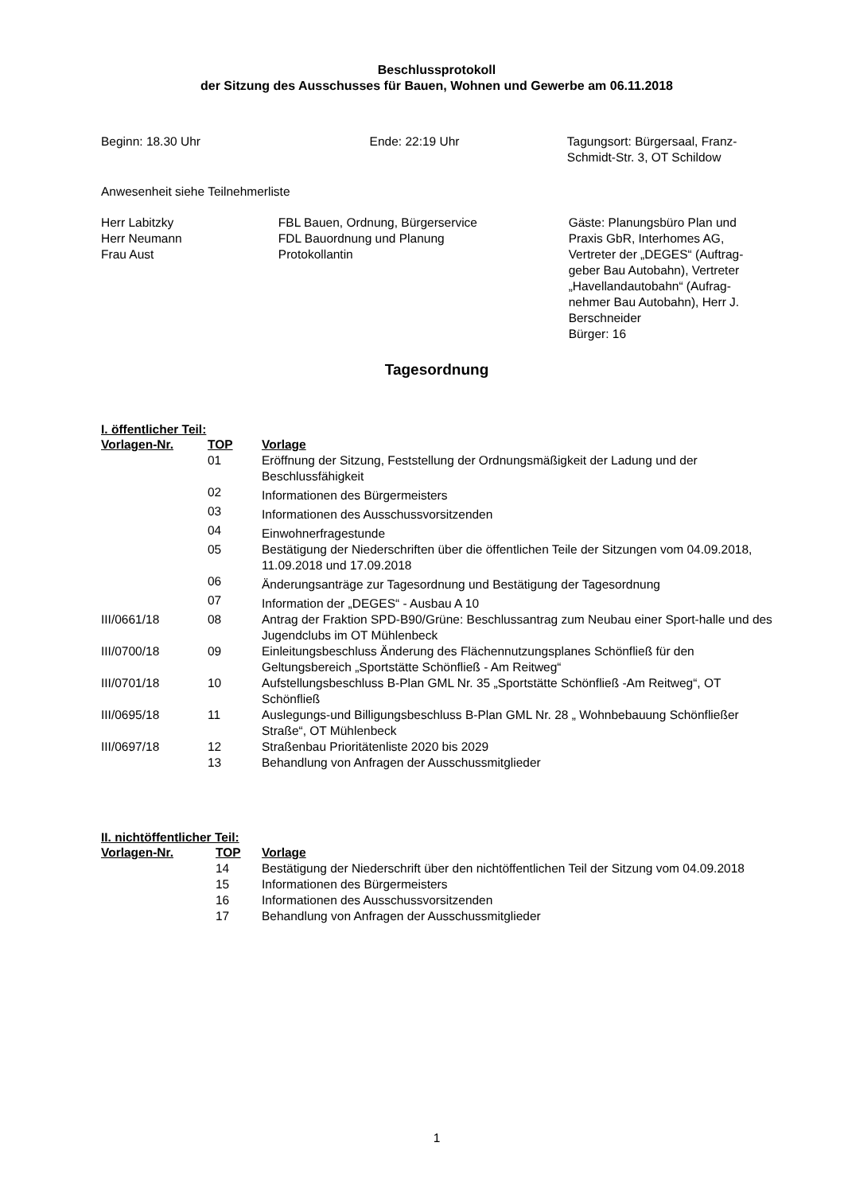Beschlussprotokoll
der Sitzung des Ausschusses für Bauen, Wohnen und Gewerbe am 06.11.2018
Beginn: 18.30 Uhr Ende: 22:19 Uhr Tagungsort: Bürgersaal, Franz-Schmidt-Str. 3, OT Schildow
Anwesenheit siehe Teilnehmerliste
Herr Labitzky
Herr Neumann
Frau Aust
FBL Bauen, Ordnung, Bürgerservice
FDL Bauordnung und Planung
Protokollantin
Gäste: Planungsbüro Plan und Praxis GbR, Interhomes AG, Vertreter der „DEGES“ (Auftrag-geber Bau Autobahn), Vertreter „Havellandautobahn“ (Aufrag-nehmer Bau Autobahn), Herr J. Berschneider
Bürger: 16
Tagesordnung
I. öffentlicher Teil:
| Vorlagen-Nr. | TOP | Vorlage |
| --- | --- | --- |
| | 01 | Eröffnung der Sitzung, Feststellung der Ordnungsmäßigkeit der Ladung und der Beschlussfähigkeit |
| | 02 | Informationen des Bürgermeisters |
| | 03 | Informationen des Ausschussvorsitzenden |
| | 04 | Einwohnerfragestunde |
| | 05 | Bestätigung der Niederschriften über die öffentlichen Teile der Sitzungen vom 04.09.2018, 11.09.2018 und 17.09.2018 |
| | 06 | Änderungsanträge zur Tagesordnung und Bestätigung der Tagesordnung |
| | 07 | Information der „DEGES“ - Ausbau A 10 |
| III/0661/18 | 08 | Antrag der Fraktion SPD-B90/Grüne: Beschlussantrag zum Neubau einer Sport-halle und des Jugendclubs im OT Mühlenbeck |
| III/0700/18 | 09 | Einleitungsbeschluss Änderung des Flächennutzungsplanes Schönfließ für den Geltungsbereich „Sportstätte Schönfließ - Am Reitweg“ |
| III/0701/18 | 10 | Aufstellungsbeschluss B-Plan GML Nr. 35 „Sportstätte Schönfließ -Am Reitweg“, OT Schönfließ |
| III/0695/18 | 11 | Auslegungs-und Billigungsbeschluss B-Plan GML Nr. 28 „ Wohnbebauung Schönfließer Straße“, OT Mühlenbeck |
| III/0697/18 | 12 | Straßenbau Prioritätenliste 2020 bis 2029 |
| | 13 | Behandlung von Anfragen der Ausschussmitglieder |
II. nichtöffentlicher Teil:
| Vorlagen-Nr. | TOP | Vorlage |
| --- | --- | --- |
| | 14 | Bestätigung der Niederschrift über den nichtöffentlichen Teil der Sitzung vom 04.09.2018 |
| | 15 | Informationen des Bürgermeisters |
| | 16 | Informationen des Ausschussvorsitzenden |
| | 17 | Behandlung von Anfragen der Ausschussmitglieder |
1